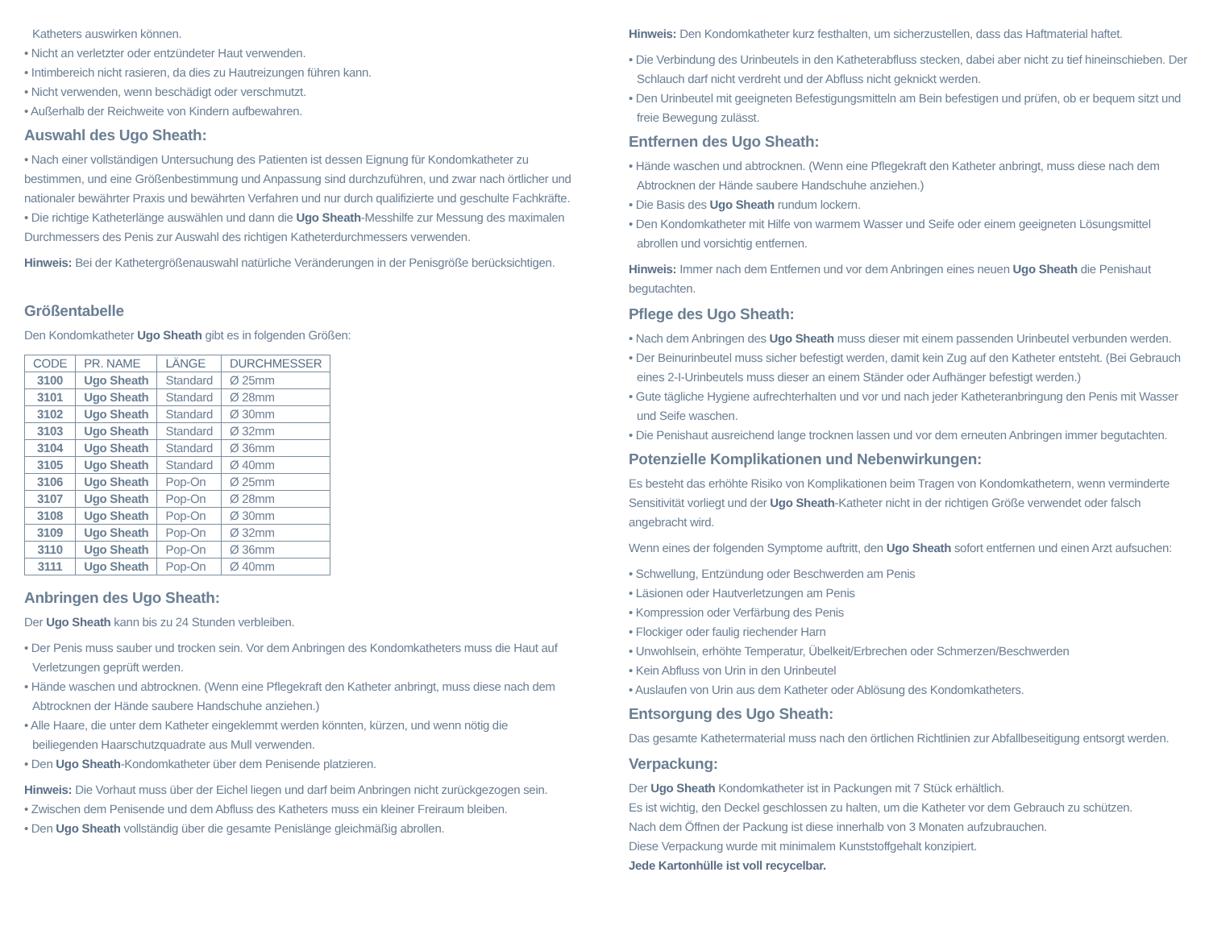Katheters auswirken können.
• Nicht an verletzter oder entzündeter Haut verwenden.
• Intimbereich nicht rasieren, da dies zu Hautreizungen führen kann.
• Nicht verwenden, wenn beschädigt oder verschmutzt.
• Außerhalb der Reichweite von Kindern aufbewahren.
Auswahl des Ugo Sheath:
• Nach einer vollständigen Untersuchung des Patienten ist dessen Eignung für Kondomkatheter zu bestimmen, und eine Größenbestimmung und Anpassung sind durchzuführen, und zwar nach örtlicher und nationaler bewährter Praxis und bewährten Verfahren und nur durch qualifizierte und geschulte Fachkräfte.
• Die richtige Katheterlänge auswählen und dann die Ugo Sheath-Messhilfe zur Messung des maximalen Durchmessers des Penis zur Auswahl des richtigen Katheterdurchmessers verwenden.
Hinweis: Bei der Kathetergrößenauswahl natürliche Veränderungen in der Penisgröße berücksichtigen.
Größentabelle
Den Kondomkatheter Ugo Sheath gibt es in folgenden Größen:
| CODE | PR. NAME | LÄNGE | DURCHMESSER |
| --- | --- | --- | --- |
| 3100 | Ugo Sheath | Standard | Ø 25mm |
| 3101 | Ugo Sheath | Standard | Ø 28mm |
| 3102 | Ugo Sheath | Standard | Ø 30mm |
| 3103 | Ugo Sheath | Standard | Ø 32mm |
| 3104 | Ugo Sheath | Standard | Ø 36mm |
| 3105 | Ugo Sheath | Standard | Ø 40mm |
| 3106 | Ugo Sheath | Pop-On | Ø 25mm |
| 3107 | Ugo Sheath | Pop-On | Ø 28mm |
| 3108 | Ugo Sheath | Pop-On | Ø 30mm |
| 3109 | Ugo Sheath | Pop-On | Ø 32mm |
| 3110 | Ugo Sheath | Pop-On | Ø 36mm |
| 3111 | Ugo Sheath | Pop-On | Ø 40mm |
Anbringen des Ugo Sheath:
Der Ugo Sheath kann bis zu 24 Stunden verbleiben.
• Der Penis muss sauber und trocken sein. Vor dem Anbringen des Kondomkatheters muss die Haut auf Verletzungen geprüft werden.
• Hände waschen und abtrocknen. (Wenn eine Pflegekraft den Katheter anbringt, muss diese nach dem Abtrocknen der Hände saubere Handschuhe anziehen.)
• Alle Haare, die unter dem Katheter eingeklemmt werden könnten, kürzen, und wenn nötig die beiliegenden Haarschutzquadrate aus Mull verwenden.
• Den Ugo Sheath-Kondomkatheter über dem Penisende platzieren.
Hinweis: Die Vorhaut muss über der Eichel liegen und darf beim Anbringen nicht zurückgezogen sein.
• Zwischen dem Penisende und dem Abfluss des Katheters muss ein kleiner Freiraum bleiben.
• Den Ugo Sheath vollständig über die gesamte Penislänge gleichmäßig abrollen.
Hinweis: Den Kondomkatheter kurz festhalten, um sicherzustellen, dass das Haftmaterial haftet.
• Die Verbindung des Urinbeutels in den Katheterabfluss stecken, dabei aber nicht zu tief hineinschieben. Der Schlauch darf nicht verdreht und der Abfluss nicht geknickt werden.
• Den Urinbeutel mit geeigneten Befestigungsmitteln am Bein befestigen und prüfen, ob er bequem sitzt und freie Bewegung zulässt.
Entfernen des Ugo Sheath:
• Hände waschen und abtrocknen. (Wenn eine Pflegekraft den Katheter anbringt, muss diese nach dem Abtrocknen der Hände saubere Handschuhe anziehen.)
• Die Basis des Ugo Sheath rundum lockern.
• Den Kondomkatheter mit Hilfe von warmem Wasser und Seife oder einem geeigneten Lösungsmittel abrollen und vorsichtig entfernen.
Hinweis: Immer nach dem Entfernen und vor dem Anbringen eines neuen Ugo Sheath die Penishaut begutachten.
Pflege des Ugo Sheath:
• Nach dem Anbringen des Ugo Sheath muss dieser mit einem passenden Urinbeutel verbunden werden.
• Der Beinurinbeutel muss sicher befestigt werden, damit kein Zug auf den Katheter entsteht. (Bei Gebrauch eines 2-I-Urinbeutels muss dieser an einem Ständer oder Aufhänger befestigt werden.)
• Gute tägliche Hygiene aufrechterhalten und vor und nach jeder Katheteranbringung den Penis mit Wasser und Seife waschen.
• Die Penishaut ausreichend lange trocknen lassen und vor dem erneuten Anbringen immer begutachten.
Potenzielle Komplikationen und Nebenwirkungen:
Es besteht das erhöhte Risiko von Komplikationen beim Tragen von Kondomkathetern, wenn verminderte Sensitivität vorliegt und der Ugo Sheath-Katheter nicht in der richtigen Größe verwendet oder falsch angebracht wird.
Wenn eines der folgenden Symptome auftritt, den Ugo Sheath sofort entfernen und einen Arzt aufsuchen:
• Schwellung, Entzündung oder Beschwerden am Penis
• Läsionen oder Hautverletzungen am Penis
• Kompression oder Verfärbung des Penis
• Flockiger oder faulig riechender Harn
• Unwohlsein, erhöhte Temperatur, Übelkeit/Erbrechen oder Schmerzen/Beschwerden
• Kein Abfluss von Urin in den Urinbeutel
• Auslaufen von Urin aus dem Katheter oder Ablösung des Kondomkatheters.
Entsorgung des Ugo Sheath:
Das gesamte Kathetermaterial muss nach den örtlichen Richtlinien zur Abfallbeseitigung entsorgt werden.
Verpackung:
Der Ugo Sheath Kondomkatheter ist in Packungen mit 7 Stück erhältlich.
Es ist wichtig, den Deckel geschlossen zu halten, um die Katheter vor dem Gebrauch zu schützen.
Nach dem Öffnen der Packung ist diese innerhalb von 3 Monaten aufzubrauchen.
Diese Verpackung wurde mit minimalem Kunststoffgehalt konzipiert.
Jede Kartonhülle ist voll recycelbar.